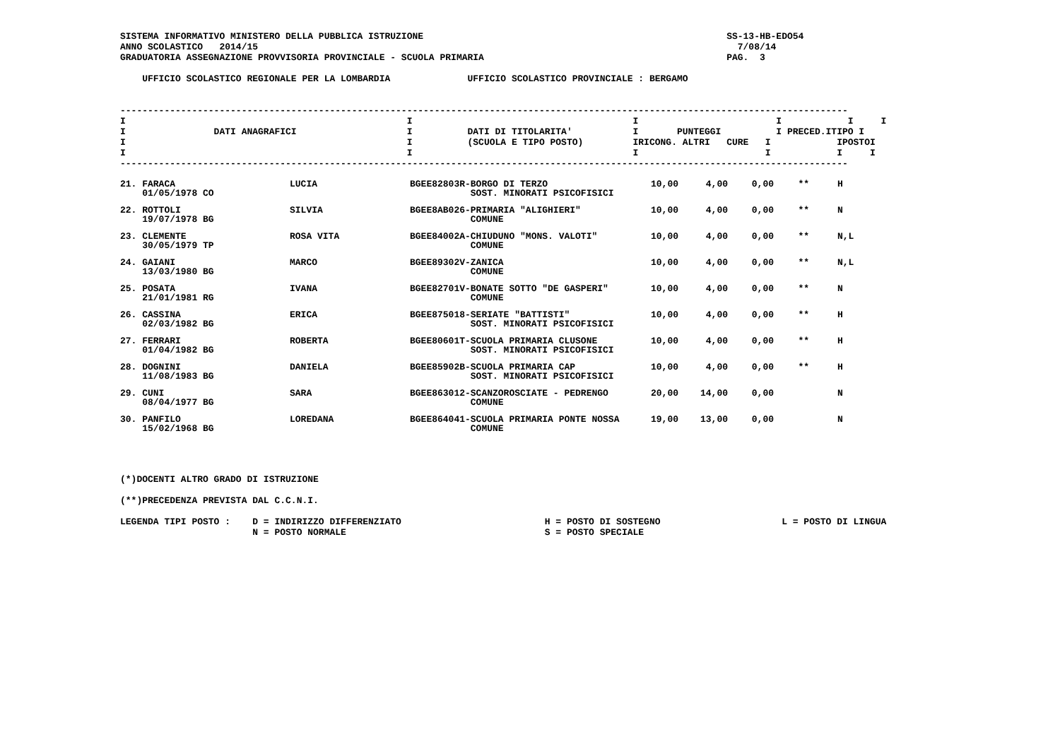SISTEMA INFORMATIVO MINISTERO DELLA PUBBLICA ISTRUZIONE                                                       SS-13-HB-EDO54
ANNO SCOLASTICO   2014/15                                                                                       7/08/14
GRADUATORIA ASSEGNAZIONE PROVVISORIA PROVINCIALE - SCUOLA PRIMARIA                                            PAG.  3

    UFFICIO SCOLASTICO REGIONALE PER LA LOMBARDIA              UFFICIO SCOLASTICO PROVINCIALE : BERGAMO


------------------------------------------------------------------------------------------------------------------------------------
I                                                   I                                        I                         I            I     I
I                DATI ANAGRAFICI                    I          DATI DI TITOLARITA'           I       PUNTEGGI          I PRECED.ITIPO I
I                                                   I          (SCUOLA E TIPO POSTO)         IRICONG. ALTRI   CURE   I            IPOSTOI
I                                                   I                                        I                       I            I     I
------------------------------------------------------------------------------------------------------------------------------------
| 21. FARACA 01/05/1978 CO | LUCIA | BGEE82803R-BORGO DI TERZO SOST. MINORATI PSICOFISICI | 10,00 | 4,00 | 0,00 | ** | H |
| 22. ROTTOLI 19/07/1978 BG | SILVIA | BGEE8AB026-PRIMARIA "ALIGHIERI" COMUNE | 10,00 | 4,00 | 0,00 | ** | N |
| 23. CLEMENTE 30/05/1979 TP | ROSA VITA | BGEE84002A-CHIUDUNO "MONS. VALOTI" COMUNE | 10,00 | 4,00 | 0,00 | ** | N,L |
| 24. GAIANI 13/03/1980 BG | MARCO | BGEE89302V-ZANICA COMUNE | 10,00 | 4,00 | 0,00 | ** | N,L |
| 25. POSATA 21/01/1981 RG | IVANA | BGEE82701V-BONATE SOTTO "DE GASPERI" COMUNE | 10,00 | 4,00 | 0,00 | ** | N |
| 26. CASSINA 02/03/1982 BG | ERICA | BGEE875018-SERIATE "BATTISTI" SOST. MINORATI PSICOFISICI | 10,00 | 4,00 | 0,00 | ** | H |
| 27. FERRARI 01/04/1982 BG | ROBERTA | BGEE80601T-SCUOLA PRIMARIA CLUSONE SOST. MINORATI PSICOFISICI | 10,00 | 4,00 | 0,00 | ** | H |
| 28. DOGNINI 11/08/1983 BG | DANIELA | BGEE85902B-SCUOLA PRIMARIA CAP SOST. MINORATI PSICOFISICI | 10,00 | 4,00 | 0,00 | ** | H |
| 29. CUNI 08/04/1977 BG | SARA | BGEE863012-SCANZOROSCIATE - PEDRENGO COMUNE | 20,00 | 14,00 | 0,00 | | N |
| 30. PANFILO 15/02/1968 BG | LOREDANA | BGEE864041-SCUOLA PRIMARIA PONTE NOSSA COMUNE | 19,00 | 13,00 | 0,00 | | N |
(*)DOCENTI ALTRO GRADO DI ISTRUZIONE

(**)PRECEDENZA PREVISTA DAL C.C.N.I.

LEGENDA TIPI POSTO :    D = INDIRIZZO DIFFERENZIATO                          H = POSTO DI SOSTEGNO                      L = POSTO DI LINGUA
                        N = POSTO NORMALE                                    S = POSTO SPECIALE